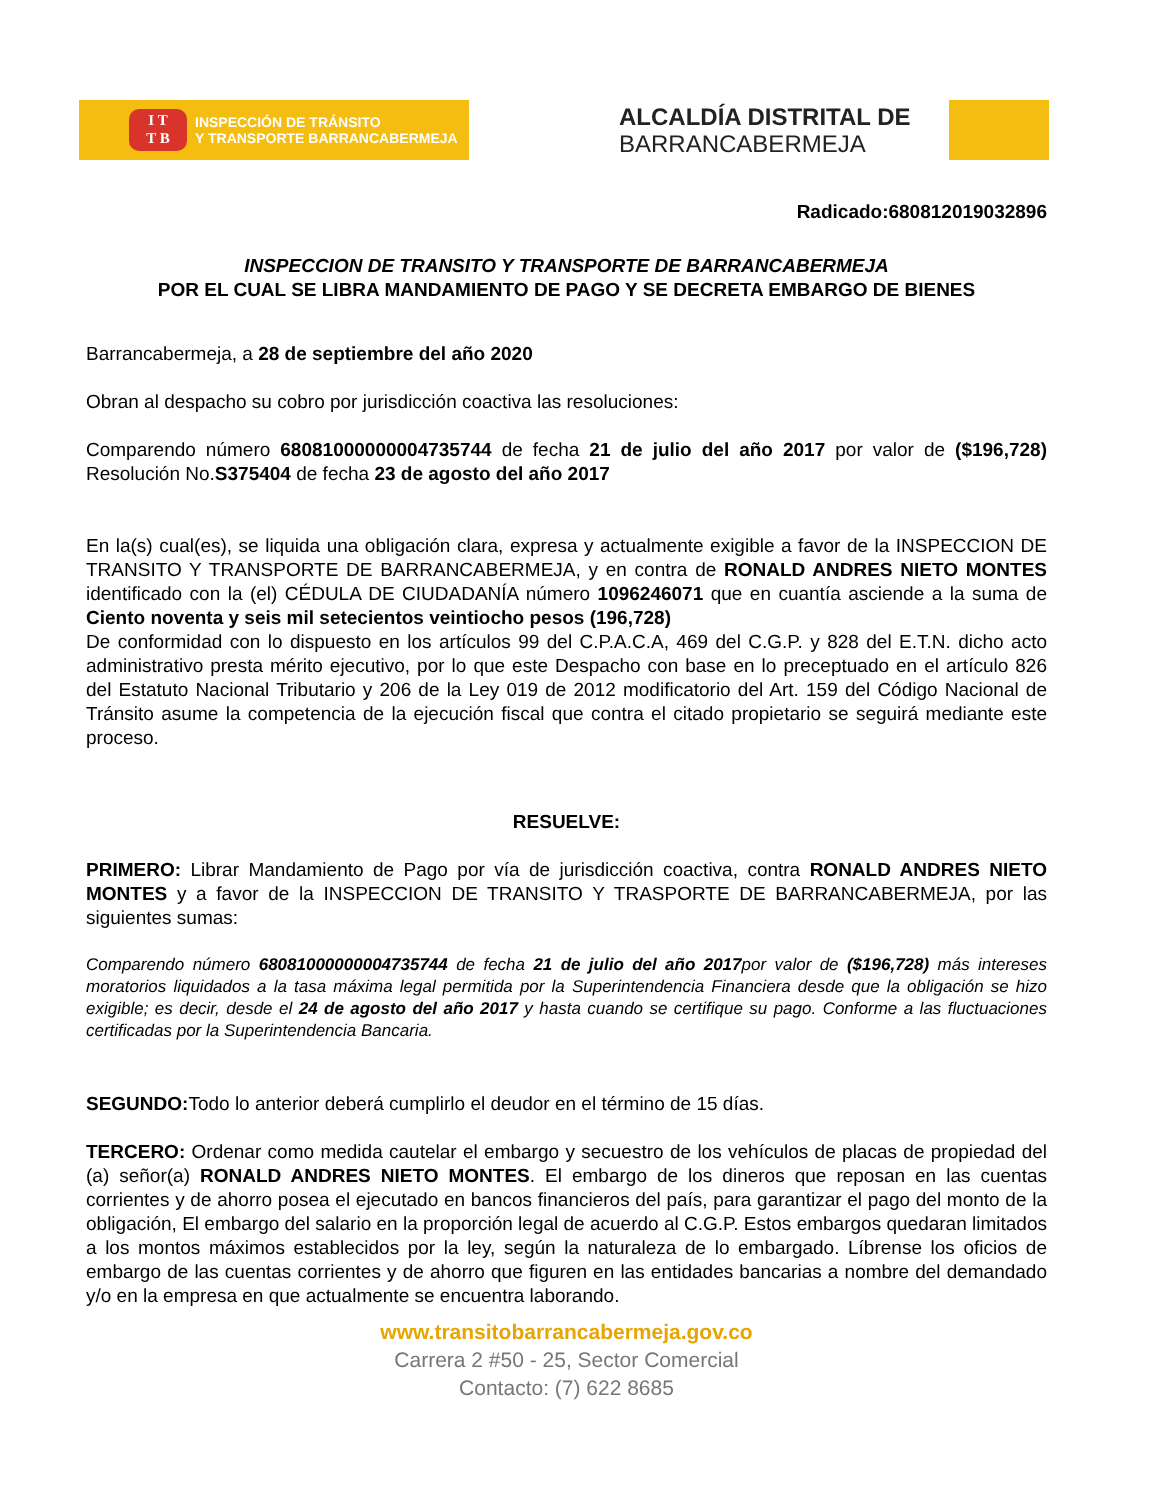I T
T B
INSPECCIÓN DE TRÁNSITO
Y TRANSPORTE BARRANCABERMEJA
ALCALDÍA DISTRITAL DE
BARRANCABERMEJA
Radicado:680812019032896
INSPECCION DE TRANSITO Y TRANSPORTE DE BARRANCABERMEJA
POR EL CUAL SE LIBRA MANDAMIENTO DE PAGO Y SE DECRETA EMBARGO DE BIENES
Barrancabermeja, a 28 de septiembre del año 2020
Obran al despacho su cobro por jurisdicción coactiva las resoluciones:
Comparendo número 68081000000004735744 de fecha 21 de julio del año 2017 por valor de ($196,728) Resolución No.S375404 de fecha 23 de agosto del año 2017
En la(s) cual(es), se liquida una obligación clara, expresa y actualmente exigible a favor de la INSPECCION DE TRANSITO Y TRANSPORTE DE BARRANCABERMEJA, y en contra de RONALD ANDRES NIETO MONTES identificado con la (el) CÉDULA DE CIUDADANÍA número 1096246071 que en cuantía asciende a la suma de Ciento noventa y seis mil setecientos veintiocho pesos (196,728)
De conformidad con lo dispuesto en los artículos 99 del C.P.A.C.A, 469 del C.G.P. y 828 del E.T.N. dicho acto administrativo presta mérito ejecutivo, por lo que este Despacho con base en lo preceptuado en el artículo 826 del Estatuto Nacional Tributario y 206 de la Ley 019 de 2012 modificatorio del Art. 159 del Código Nacional de Tránsito asume la competencia de la ejecución fiscal que contra el citado propietario se seguirá mediante este proceso.
RESUELVE:
PRIMERO: Librar Mandamiento de Pago por vía de jurisdicción coactiva, contra RONALD ANDRES NIETO MONTES y a favor de la INSPECCION DE TRANSITO Y TRASPORTE DE BARRANCABERMEJA, por las siguientes sumas:
Comparendo número 68081000000004735744 de fecha 21 de julio del año 2017por valor de ($196,728) más intereses moratorios liquidados a la tasa máxima legal permitida por la Superintendencia Financiera desde que la obligación se hizo exigible; es decir, desde el 24 de agosto del año 2017 y hasta cuando se certifique su pago. Conforme a las fluctuaciones certificadas por la Superintendencia Bancaria.
SEGUNDO: Todo lo anterior deberá cumplirlo el deudor en el término de 15 días.
TERCERO: Ordenar como medida cautelar el embargo y secuestro de los vehículos de placas de propiedad del (a) señor(a) RONALD ANDRES NIETO MONTES. El embargo de los dineros que reposan en las cuentas corrientes y de ahorro posea el ejecutado en bancos financieros del país, para garantizar el pago del monto de la obligación, El embargo del salario en la proporción legal de acuerdo al C.G.P. Estos embargos quedaran limitados a los montos máximos establecidos por la ley, según la naturaleza de lo embargado. Líbrense los oficios de embargo de las cuentas corrientes y de ahorro que figuren en las entidades bancarias a nombre del demandado y/o en la empresa en que actualmente se encuentra laborando.
www.transitobarrancabermeja.gov.co
Carrera 2 #50 - 25, Sector Comercial
Contacto: (7) 622 8685